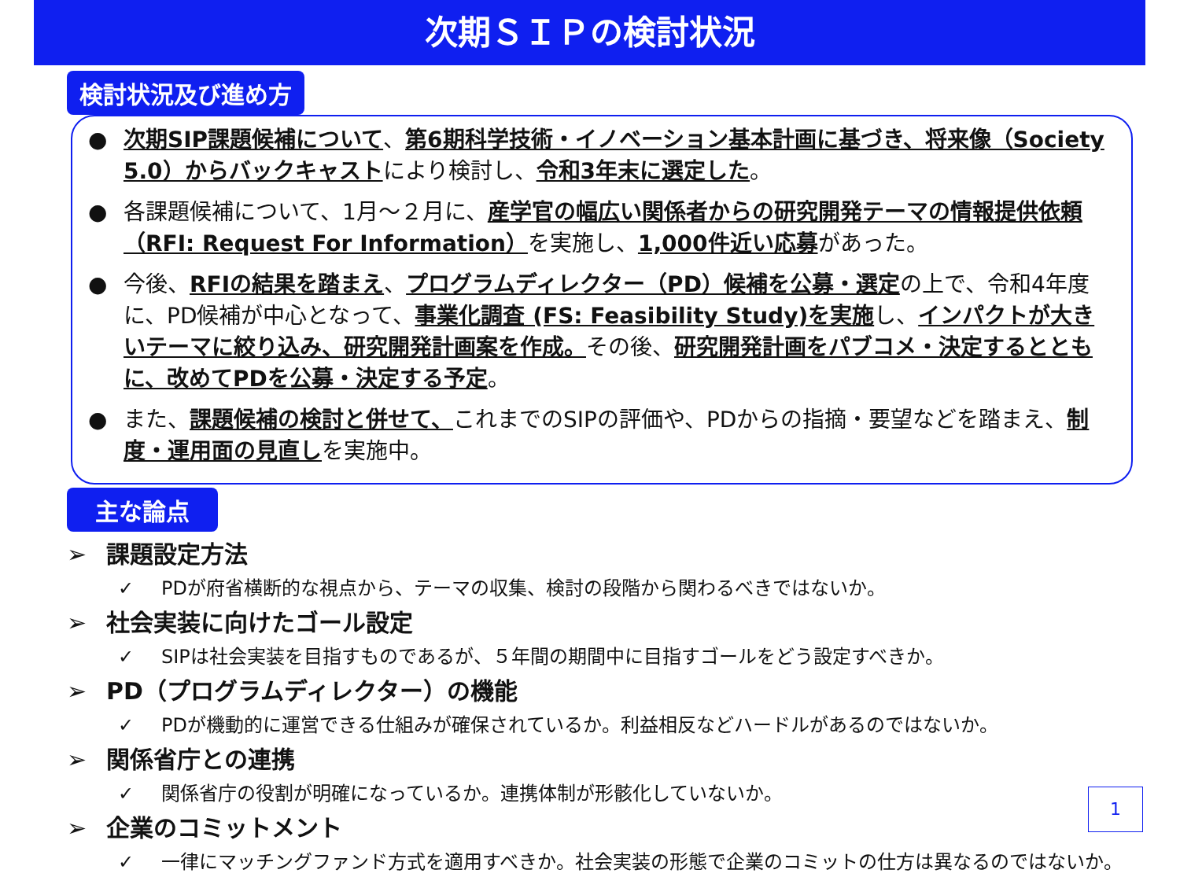次期ＳＩＰの検討状況
検討状況及び進め方
● 次期SIP課題候補について、第6期科学技術・イノベーション基本計画に基づき、将来像（Society 5.0）からバックキャストにより検討し、令和3年末に選定した。
● 各課題候補について、1月～２月に、産学官の幅広い関係者からの研究開発テーマの情報提供依頼（RFI: Request For Information）を実施し、1,000件近い応募があった。
● 今後、RFIの結果を踏まえ、プログラムディレクター（PD）候補を公募・選定の上で、令和4年度に、PD候補が中心となって、事業化調査 (FS: Feasibility Study)を実施し、インパクトが大きいテーマに絞り込み、研究開発計画案を作成。その後、研究開発計画をパブコメ・決定するとともに、改めてPDを公募・決定する予定。
● また、課題候補の検討と併せて、これまでのSIPの評価や、PDからの指摘・要望などを踏まえ、制度・運用面の見直しを実施中。
主な論点
➢ 課題設定方法
✓ PDが府省横断的な視点から、テーマの収集、検討の段階から関わるべきではないか。
➢ 社会実装に向けたゴール設定
✓ SIPは社会実装を目指すものであるが、５年間の期間中に目指すゴールをどう設定すべきか。
➢ PD（プログラムディレクター）の機能
✓ PDが機動的に運営できる仕組みが確保されているか。利益相反などハードルがあるのではないか。
➢ 関係省庁との連携
✓ 関係省庁の役割が明確になっているか。連携体制が形骸化していないか。
➢ 企業のコミットメント
✓ 一律にマッチングファンド方式を適用すべきか。社会実装の形態で企業のコミットの仕方は異なるのではないか。
1